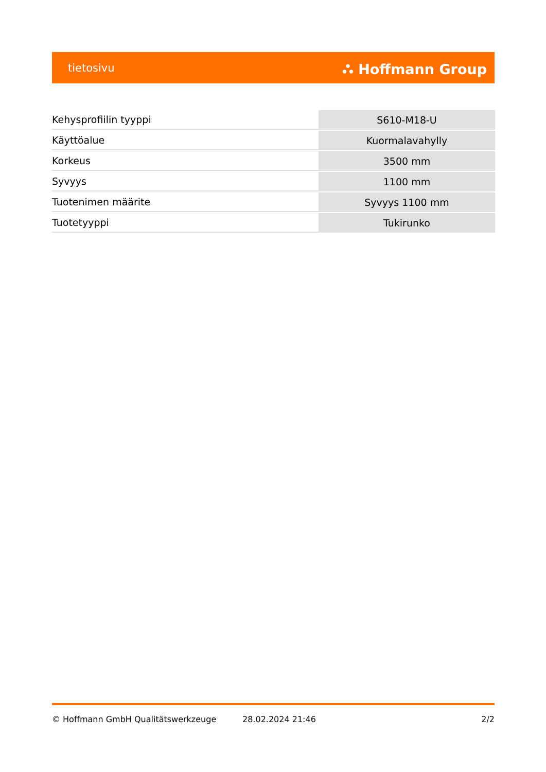tietosivu ⛬ Hoffmann Group
| Kehysprofiilin tyyppi | S610-M18-U |
| Käyttöalue | Kuormalavahylly |
| Korkeus | 3500 mm |
| Syvyys | 1100 mm |
| Tuotenimen määrite | Syvyys 1100 mm |
| Tuotetyyppi | Tukirunko |
© Hoffmann GmbH Qualitätswerkzeuge 28.02.2024 21:46 2/2